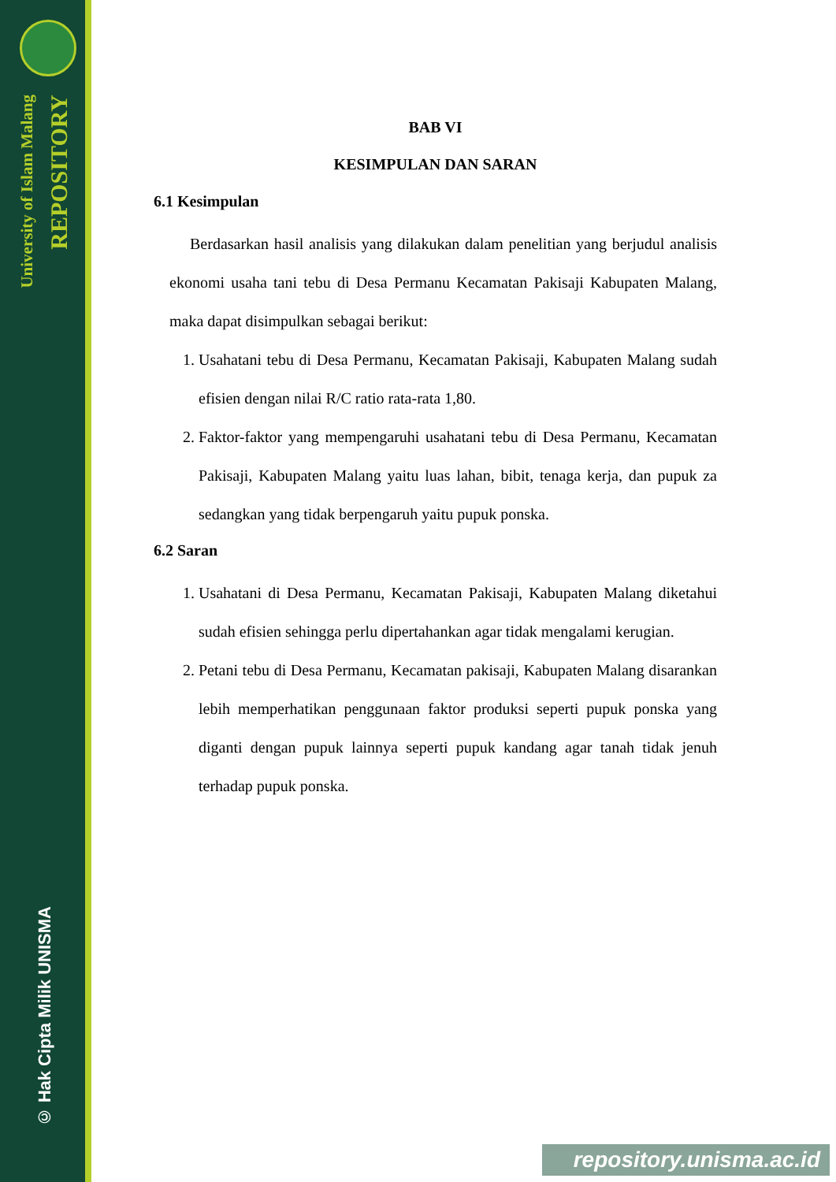University of Islam Malang
REPOSITORY
© Hak Cipta Milik UNISMA
BAB VI
KESIMPULAN DAN SARAN
6.1 Kesimpulan
Berdasarkan hasil analisis yang dilakukan dalam penelitian yang berjudul analisis ekonomi usaha tani tebu di Desa Permanu Kecamatan Pakisaji Kabupaten Malang, maka dapat disimpulkan sebagai berikut:
1. Usahatani tebu di Desa Permanu, Kecamatan Pakisaji, Kabupaten Malang sudah efisien dengan nilai R/C ratio rata-rata 1,80.
2. Faktor-faktor yang mempengaruhi usahatani tebu di Desa Permanu, Kecamatan Pakisaji, Kabupaten Malang yaitu luas lahan, bibit, tenaga kerja, dan pupuk za sedangkan yang tidak berpengaruh yaitu pupuk ponska.
6.2 Saran
1. Usahatani di Desa Permanu, Kecamatan Pakisaji, Kabupaten Malang diketahui sudah efisien sehingga perlu dipertahankan agar tidak mengalami kerugian.
2. Petani tebu di Desa Permanu, Kecamatan pakisaji, Kabupaten Malang disarankan lebih memperhatikan penggunaan faktor produksi seperti pupuk ponska yang diganti dengan pupuk lainnya seperti pupuk kandang agar tanah tidak jenuh terhadap pupuk ponska.
repository.unisma.ac.id